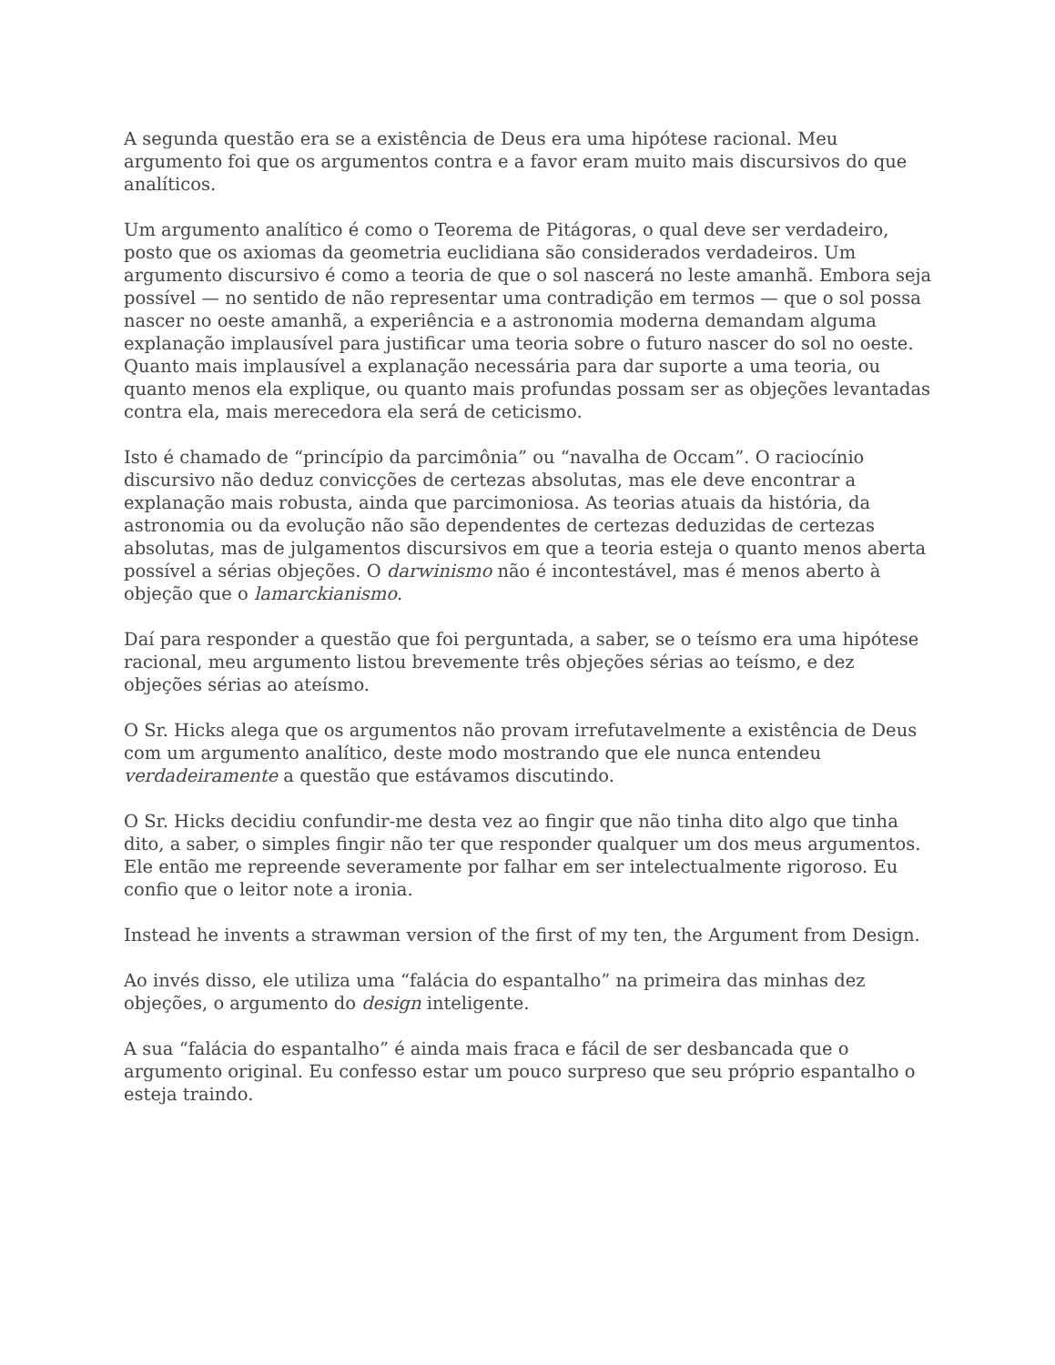A segunda questão era se a existência de Deus era uma hipótese racional. Meu argumento foi que os argumentos contra e a favor eram muito mais discursivos do que analíticos.
Um argumento analítico é como o Teorema de Pitágoras, o qual deve ser verdadeiro, posto que os axiomas da geometria euclidiana são considerados verdadeiros. Um argumento discursivo é como a teoria de que o sol nascerá no leste amanhã. Embora seja possível — no sentido de não representar uma contradição em termos — que o sol possa nascer no oeste amanhã, a experiência e a astronomia moderna demandam alguma explanação implausível para justificar uma teoria sobre o futuro nascer do sol no oeste. Quanto mais implausível a explanação necessária para dar suporte a uma teoria, ou quanto menos ela explique, ou quanto mais profundas possam ser as objeções levantadas contra ela, mais merecedora ela será de ceticismo.
Isto é chamado de “princípio da parcimônia” ou “navalha de Occam”. O raciocínio discursivo não deduz convicções de certezas absolutas, mas ele deve encontrar a explanação mais robusta, ainda que parcimoniosa. As teorias atuais da história, da astronomia ou da evolução não são dependentes de certezas deduzidas de certezas absolutas, mas de julgamentos discursivos em que a teoria esteja o quanto menos aberta possível a sérias objeções. O darwinismo não é incontestável, mas é menos aberto à objeção que o lamarckianismo.
Daí para responder a questão que foi perguntada, a saber, se o teísmo era uma hipótese racional, meu argumento listou brevemente três objeções sérias ao teísmo, e dez objeções sérias ao ateísmo.
O Sr. Hicks alega que os argumentos não provam irrefutavelmente a existência de Deus com um argumento analítico, deste modo mostrando que ele nunca entendeu verdadeiramente a questão que estávamos discutindo.
O Sr. Hicks decidiu confundir-me desta vez ao fingir que não tinha dito algo que tinha dito, a saber, o simples fingir não ter que responder qualquer um dos meus argumentos. Ele então me repreende severamente por falhar em ser intelectualmente rigoroso. Eu confio que o leitor note a ironia.
Instead he invents a strawman version of the first of my ten, the Argument from Design.
Ao invés disso, ele utiliza uma “falácia do espantalho” na primeira das minhas dez objeções, o argumento do design inteligente.
A sua “falácia do espantalho” é ainda mais fraca e fácil de ser desbancada que o argumento original. Eu confesso estar um pouco surpreso que seu próprio espantalho o esteja traindo.